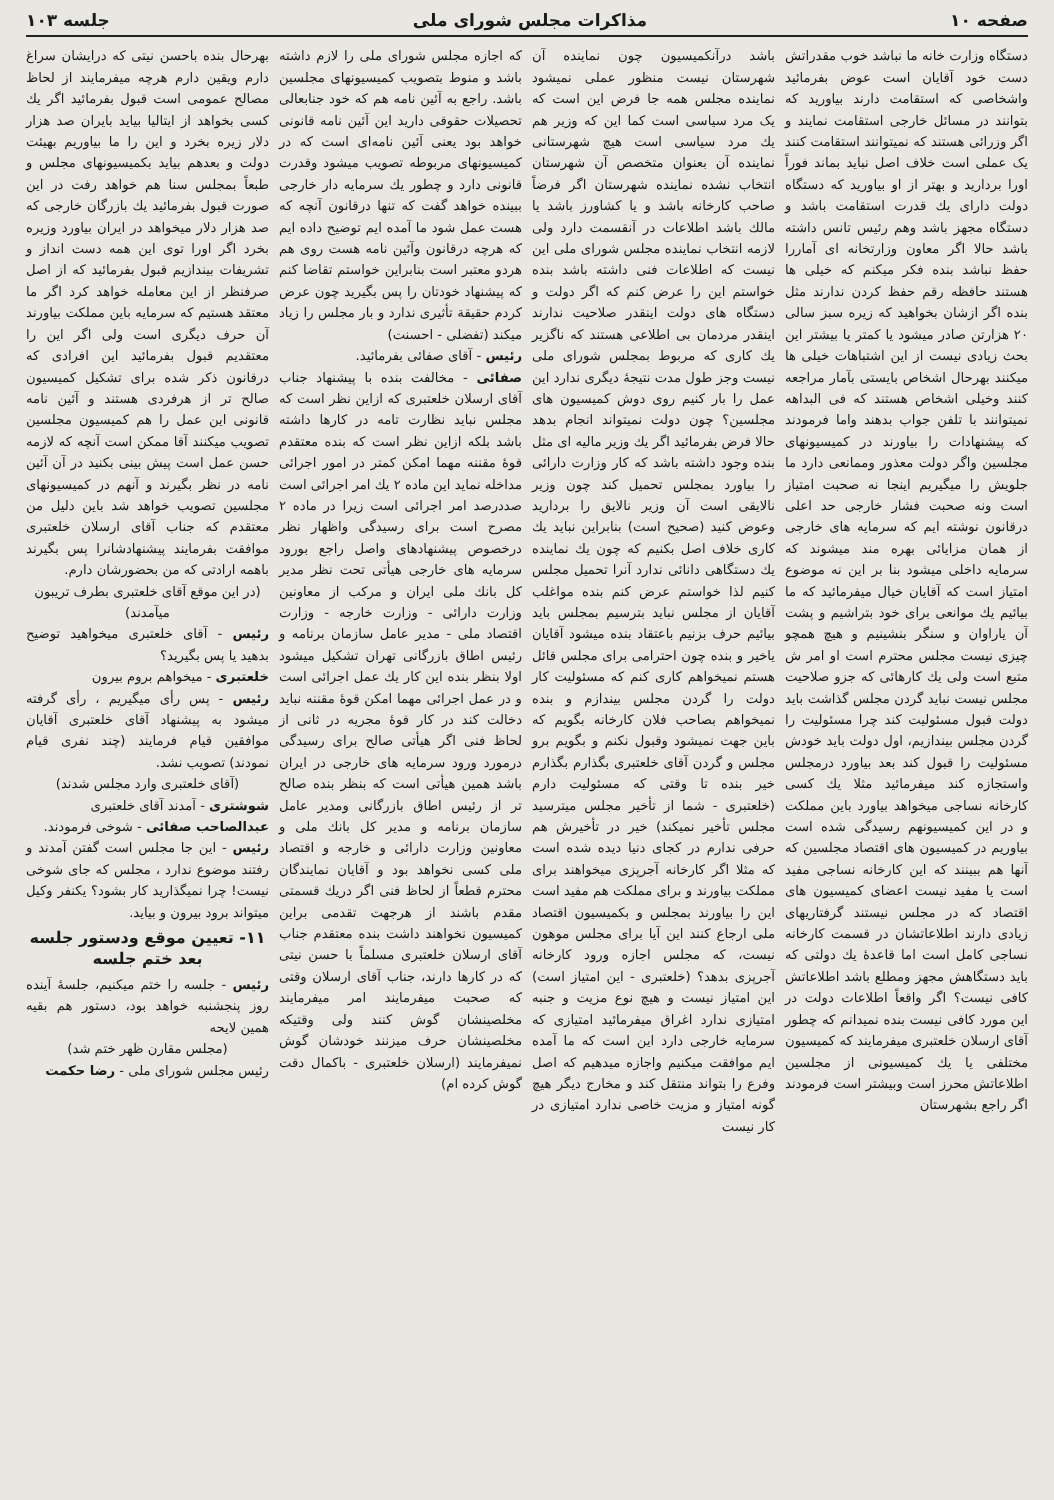صفحه ۱۰ مذاکرات مجلس شورای ملی جلسه ۱۰۳
دستگاه وزارت خانه ما نباشد خوب مقدراتش دست خود آقایان است عوض بفرمائید واشخاصی که استقامت دارند بیاورید که بتوانند در مسائل خارجی استقامت نمایند و اگر وزرائی هستند که نمیتوانند استقامت کنند یک عملی است خلاف اصل نباید بماند فوراً اورا بردارید و بهتر از او بیاورید که دستگاه دولت دارای یك قدرت استقامت باشد و دستگاه مجهز باشد وهم رئیس تانس داشته باشد حالا اگر معاون وزارتخانه ای آماررا حفظ نباشد بنده فکر میکنم که خیلی ها هستند حافظه رقم حفظ کردن ندارند مثل بنده اگر ازشان بخواهید که زیره سبز سالی ۲۰ هزارتن صادر میشود یا کمتر یا بیشتر این بحث زیادی نیست از این اشتباهات خیلی ها میکنند بهرحال اشخاص بایستی بآمار مراجعه کنند وخیلی اشخاص هستند که فی البداهه نمیتوانند با تلفن جواب بدهند واما فرمودند که پیشنهادات را بیاورند در کمیسیونهای مجلسین واگر دولت معذور وممانعی دارد ما جلویش را میگیریم اینجا نه صحبت امتیاز است ونه صحبت فشار خارجی حد اعلی درقانون نوشته ایم که سرمایه های خارجی از همان مزایائی بهره مند میشوند که سرمایه داخلی میشود بنا بر این نه موضوع امتیاز است که آقایان خیال میفرمائید که ما بیائیم یك موانعی برای خود بتراشیم و پشت آن یاراوان و سنگر بنشینیم و هیچ همچو چیزی نیست مجلس محترم است او امر ش متبع است ولی یك کارهائی که جزو صلاحیت مجلس نیست نباید گردن مجلس گذاشت باید دولت قبول مسئولیت کند چرا مسئولیت را گردن مجلس بیندازیم، اول دولت باید خودش مسئولیت را قبول کند بعد بیاورد درمجلس واستجازه کند میفرمائید مثلا یك کسی کارخانه نساجی میخواهد بیاورد باین مملکت و در این کمیسیونهم رسیدگی شده است بیاوریم در کمیسیون های اقتصاد مجلسین که آنها هم ببینند که این کارخانه نساجی مفید است یا مفید نیست اعضای کمیسیون های اقتصاد که در مجلس نیستند گرفتاریهای زیادی دارند اطلاعاتشان در قسمت کارخانه نساجی کامل است اما قاعدهٔ یك دولتی که باید دستگاهش مجهز ومطلع باشد اطلاعاتش کافی نیست؟ اگر واقعاً اطلاعات دولت در این مورد کافی نیست بنده نمیدانم که چطور آقای ارسلان خلعتبری میفرمایند که کمیسیون مختلفی یا یك کمیسیونی از مجلسین اطلاعاتش محرز است وبیشتر است فرمودند اگر راجع بشهرستان
باشد درآنکمیسیون چون نماینده آن شهرستان نیست منظور عملی نمیشود نماینده مجلس همه جا فرض این است که یک مرد سیاسی است کما این که وزیر هم یك مرد سیاسی است هیچ شهرستانی نماینده آن بعنوان متخصص آن شهرستان انتخاب نشده نماینده شهرستان اگر فرضاً صاحب کارخانه باشد و یا کشاورز باشد یا مالك باشد اطلاعات در آنقسمت دارد ولی لازمه انتخاب نماینده مجلس شورای ملی این نیست که اطلاعات فنی داشته باشد بنده خواستم این را عرض کنم که اگر دولت و دستگاه های دولت اینقدر صلاحیت ندارند اینقدر مردمان بی اطلاعی هستند که ناگزیر یك کاری که مربوط بمجلس شورای ملی نیست وجز طول مدت نتیجهٔ دیگری ندارد این عمل را بار کنیم روی دوش کمیسیون های مجلسین؟ چون دولت نمیتواند انجام بدهد حالا فرض بفرمائید اگر یك وزیر مالیه ای مثل بنده وجود داشته باشد که کار وزارت دارائی را بیاورد بمجلس تحمیل کند چون وزیر نالایقی است آن وزیر نالایق را بردارید وعوض کنید (صحیح است) بنابراین نباید یك کاری خلاف اصل بکنیم که چون یك نماینده یك دستگاهی دانائی ندارد آنرا تحمیل مجلس کنیم لذا خواستم عرض کنم بنده مواغلب آقایان از مجلس نباید بترسیم بمجلس باید بیائیم حرف بزنیم باعتقاد بنده میشود آقایان یاخیر و بنده چون احترامی برای مجلس قائل هستم نمیخواهم کاری کنم که مسئولیت کار دولت را گردن مجلس بیندازم و بنده نمیخواهم بصاحب فلان کارخانه بگویم که باین جهت نمیشود وقبول نکنم و بگویم برو مجلس و گردن آقای خلعتبری بگذارم بگذارم خیر بنده تا وقتی که مسئولیت دارم (خلعتبری - شما از تأخیر مجلس میترسید مجلس تأخیر نمیکند) خیر در تأخیرش هم حرفی ندارم در کجای دنیا دیده شده است که مثلا اگر کارخانه آجرپزی میخواهند برای مملکت بیاورند و برای مملکت هم مفید است این را بیاورند بمجلس و بکمیسیون اقتصاد ملی ارجاع کنند این آیا برای مجلس موهون نیست، که مجلس اجازه ورود کارخانه آجرپزی بدهد؟ (خلعتبری - این امتیاز است) این امتیاز نیست و هیچ نوع مزیت و جنبه امتیازی ندارد اغراق میفرمائید امتیازی که سرمایه خارجی دارد این است که ما آمده ایم موافقت میکنیم واجازه میدهیم که اصل وفرع را بتواند منتقل کند و مخارج دیگر هیچ گونه امتیاز و مزیت خاصی ندارد امتیازی در کار نیست
که اجازه مجلس شورای ملی را لازم داشته باشد و منوط بتصویب کمیسیونهای مجلسین باشد. راجع به آئین نامه هم که خود جنابعالی تحصیلات حقوقی دارید این آئین نامه قانونی خواهد بود یعنی آئین نامه‌ای است که در کمیسیونهای مربوطه تصویب میشود وقدرت قانونی دارد و چطور یك سرمایه دار خارجی ببینده خواهد گفت که تنها درقانون آنچه که هست عمل شود ما آمده ایم توضیح داده ایم که هرچه درقانون وآئین نامه هست روی هم هردو معتبر است بنابراین خواستم تقاضا کنم که پیشنهاد خودتان را پس بگیرید چون عرض کردم حقیقة تأثیری ندارد و بار مجلس را زیاد میکند (تفضلی - احسنت)
رئیس - آقای صفائی بفرمائید.
صفائی - مخالفت بنده با پیشنهاد جناب آقای ارسلان خلعتبری که ازاین نظر است که مجلس نباید نظارت تامه در کارها داشته باشد بلکه ازاین نظر است که بنده معتقدم قوهٔ مقننه مهما امکن کمتر در امور اجرائی مداخله نماید این ماده ۲ یك امر اجرائی است صددرصد امر اجرائی است زیرا در ماده ۲ مصرح است برای رسیدگی واظهار نظر درخصوص پیشنهادهای واصل راجع بورود سرمایه های خارجی هیأتی تحت نظر مدیر کل بانك ملی ایران و مرکب از معاونین وزارت دارائی - وزارت خارجه - وزارت اقتصاد ملی - مدیر عامل سازمان برنامه و رئیس اطاق بازرگانی تهران تشکیل میشود اولا بنظر بنده این کار یك عمل اجرائی است و در عمل اجرائی مهما امکن قوهٔ مقننه نباید دخالت کند در کار قوهٔ مجریه در ثانی از لحاظ فنی اگر هیأتی صالح برای رسیدگی درمورد ورود سرمایه های خارجی در ایران باشد همین هیأتی است که بنظر بنده صالح تر از رئیس اطاق بازرگانی ومدیر عامل سازمان برنامه و مدیر کل بانك ملی و معاونین وزارت دارائی و خارجه و اقتصاد ملی کسی نخواهد بود و آقایان نمایندگان محترم قطعاً از لحاظ فنی اگر دریك قسمتی مقدم باشند از هرجهت تقدمی براین کمیسیون نخواهند داشت بنده معتقدم جناب آقای ارسلان خلعتبری مسلماً با حسن نیتی که در کارها دارند، جناب آقای ارسلان وقتی که صحبت میفرمایند امر میفرمایند مخلصینشان گوش کنند ولی وقتیکه مخلصینشان حرف میزنند خودشان گوش نمیفرمایند (ارسلان خلعتبری - باکمال دقت گوش کرده ام)
بهرحال بنده باحسن نیتی که درایشان سراغ دارم ویقین دارم هرچه میفرمایند از لحاظ مصالح عمومی است قبول بفرمائید اگر یك کسی بخواهد از ایتالیا بیاید بایران صد هزار دلار زیره بخرد و این را ما بیاوریم بهیئت دولت و بعدهم بیاید بکمیسیونهای مجلس و طبعاً بمجلس سنا هم خواهد رفت در این صورت قبول بفرمائید یك بازرگان خارجی که صد هزار دلار میخواهد در ایران بیاورد وزیره بخرد اگر اورا توی این همه دست انداز و تشریفات بیندازیم قبول بفرمائید که از اصل صرفنظر از این معامله خواهد کرد اگر ما معتقد هستیم که سرمایه باین مملکت بیاورند آن حرف دیگری است ولی اگر این را معتقدیم قبول بفرمائید این افرادی که درقانون ذکر شده برای تشکیل کمیسیون صالح تر از هرفردی هستند و آئین نامه قانونی این عمل را هم کمیسیون مجلسین تصویب میکنند آقا ممکن است آنچه که لازمه حسن عمل است پیش بینی بکنید در آن آئین نامه در نظر بگیرند و آنهم در کمیسیونهای مجلسین تصویب خواهد شد باین دلیل من معتقدم که جناب آقای ارسلان خلعتبری موافقت بفرمایند پیشنهادشانرا پس بگیرند باهمه ارادتی که من بحضورشان دارم.
(در این موقع آقای خلعتبری بطرف تریبون میآمدند)
رئیس - آقای خلعتبری میخواهید توضیح بدهید یا پس بگیرید؟
خلعتبری - میخواهم بروم بیرون
رئیس - پس رأی میگیریم ، رأی گرفته میشود به پیشنهاد آقای خلعتبری آقایان موافقین قیام فرمایند (چند نفری قیام نمودند) تصویب نشد.
(آقای خلعتبری وارد مجلس شدند)
شوشتری - آمدند آقای خلعتبری
عبدالصاحب صفائی - شوخی فرمودند.
رئیس - این جا مجلس است گفتن آمدند و رفتند موضوع ندارد ، مجلس که جای شوخی نیست! چرا نمیگذارید کار بشود؟ یکنفر وکیل میتواند برود بیرون و بیاید.
۱۱- تعیین موقع ودستور جلسه بعد ختم جلسه
رئیس - جلسه را ختم میکنیم، جلسهٔ آینده روز پنجشنبه خواهد بود، دستور هم بقیه همین لایحه
(مجلس مقارن ظهر ختم شد)
رئیس مجلس شورای ملی - رضا حکمت